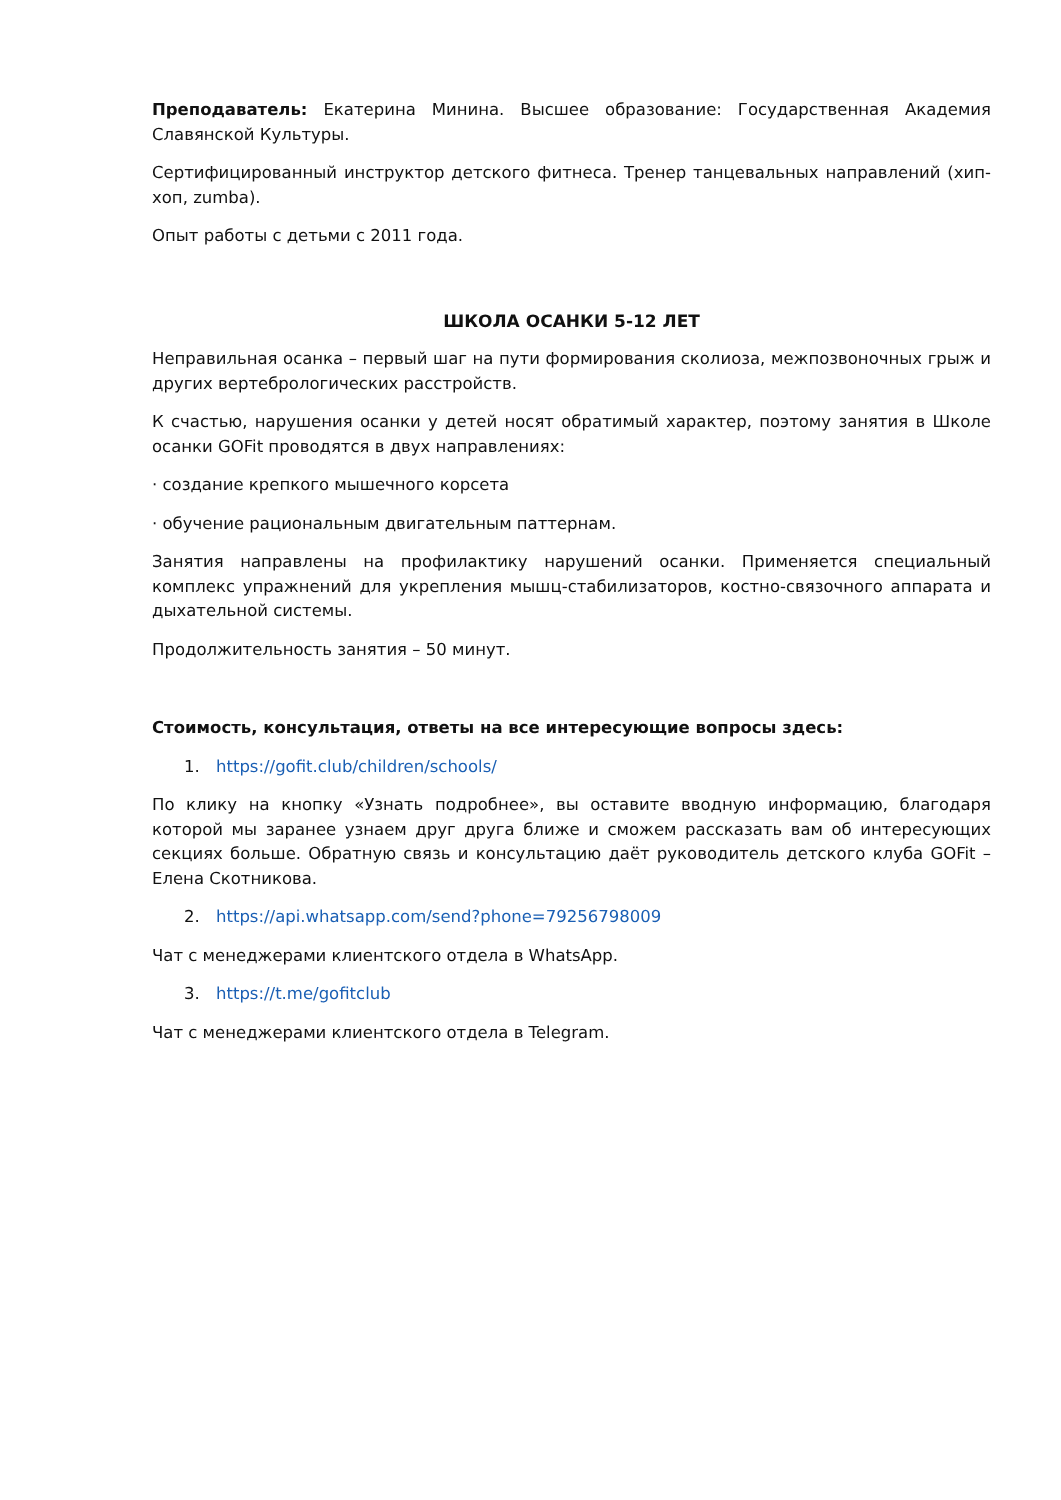Преподаватель: Екатерина Минина. Высшее образование: Государственная Академия Славянской Культуры.
Сертифицированный инструктор детского фитнеса. Тренер танцевальных направлений (хип-хоп, zumba).
Опыт работы с детьми с 2011 года.
ШКОЛА ОСАНКИ 5-12 ЛЕТ
Неправильная осанка – первый шаг на пути формирования сколиоза, межпозвоночных грыж и других вертебрологических расстройств.
К счастью, нарушения осанки у детей носят обратимый характер, поэтому занятия в Школе осанки GOFit проводятся в двух направлениях:
· создание крепкого мышечного корсета
· обучение рациональным двигательным паттернам.
Занятия направлены на профилактику нарушений осанки. Применяется специальный комплекс упражнений для укрепления мышц-стабилизаторов, костно-связочного аппарата и дыхательной системы.
Продолжительность занятия – 50 минут.
Стоимость, консультация, ответы на все интересующие вопросы здесь:
1. https://gofit.club/children/schools/
По клику на кнопку «Узнать подробнее», вы оставите вводную информацию, благодаря которой мы заранее узнаем друг друга ближе и сможем рассказать вам об интересующих секциях больше. Обратную связь и консультацию даёт руководитель детского клуба GOFit – Елена Скотникова.
2. https://api.whatsapp.com/send?phone=79256798009
Чат с менеджерами клиентского отдела в WhatsApp.
3. https://t.me/gofitclub
Чат с менеджерами клиентского отдела в Telegram.